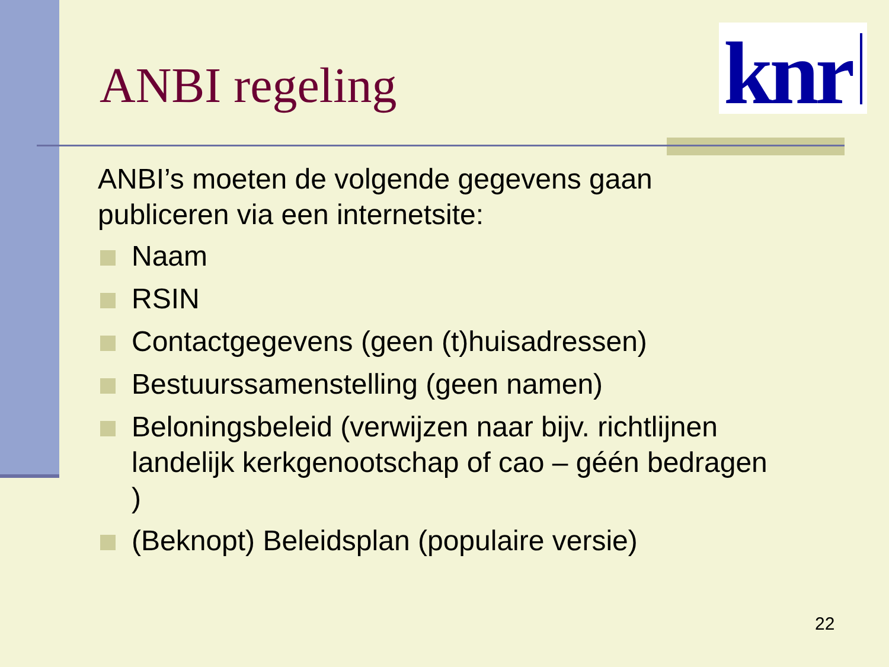ANBI regeling
knr
ANBI’s moeten de volgende gegevens gaan publiceren via een internetsite:
Naam
RSIN
Contactgegevens (geen (t)huisadressen)
Bestuurssamenstelling (geen namen)
Beloningsbeleid (verwijzen naar bijv. richtlijnen landelijk kerkgenootschap of cao – géén bedragen )
(Beknopt) Beleidsplan (populaire versie)
22